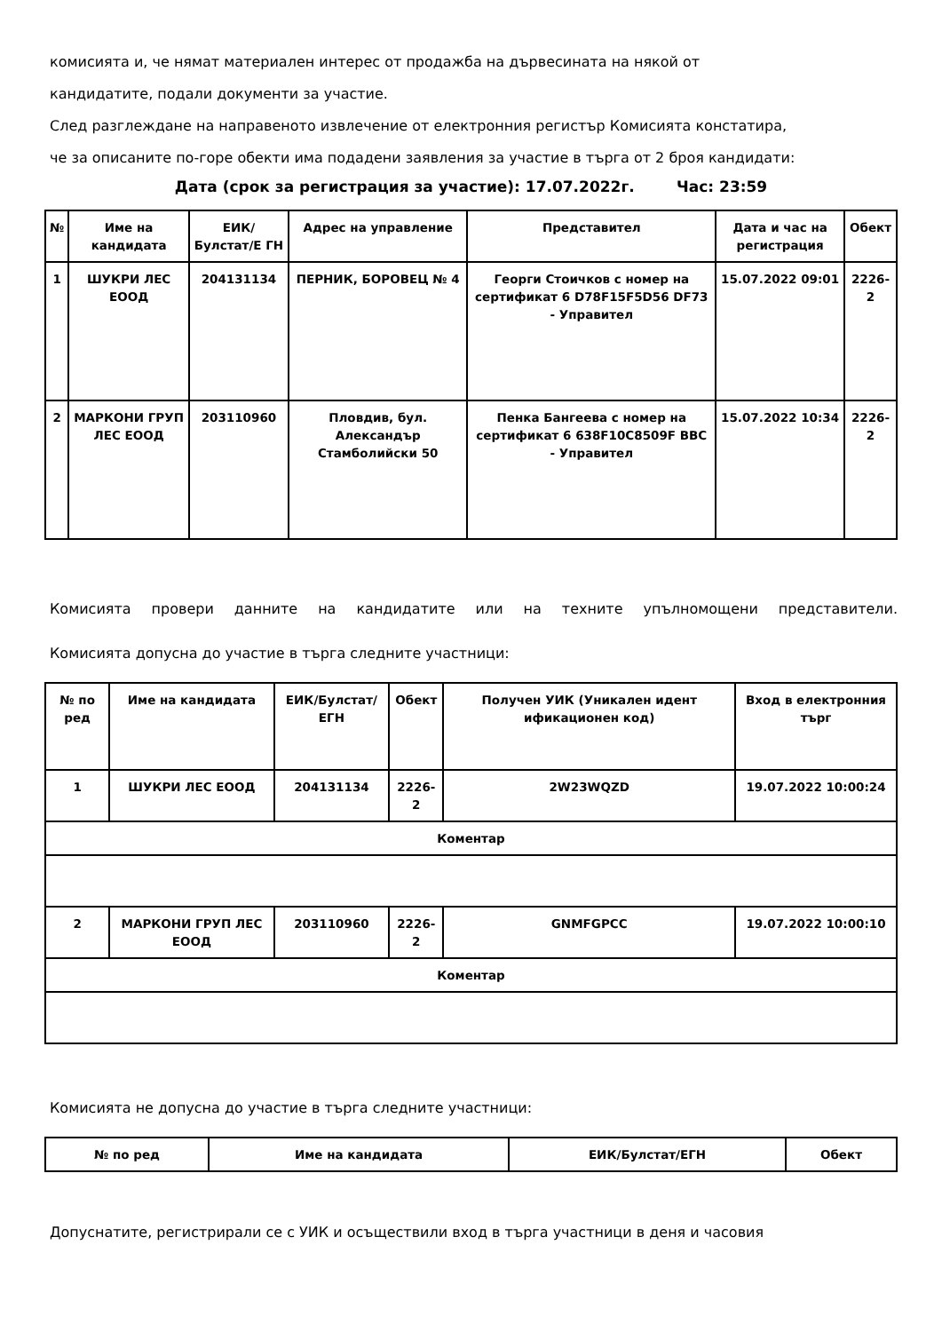комисията и, че нямат материален интерес от продажба на дървесината на някой от
кандидатите, подали документи за участие.
След разглеждане на направеното извлечение от електронния регистър Комисията констатира,
че за описаните по-горе обекти има подадени заявления за участие в търга от 2 броя кандидати:
Дата (срок за регистрация за участие): 17.07.2022г. Час: 23:59
| № | Име на кандидата | ЕИК/Булстат/Е ГН | Адрес на управление | Представител | Дата и час на регистрация | Обект |
| --- | --- | --- | --- | --- | --- | --- |
| 1 | ШУКРИ ЛЕС ЕООД | 204131134 | ПЕРНИК, БОРОВЕЦ № 4 | Георги Стоичков с номер на сертификат 6 D78F15F5D56 DF73 - Управител | 15.07.2022 09:01 | 2226-2 |
| 2 | МАРКОНИ ГРУП ЛЕС ЕООД | 203110960 | Пловдив, бул. Александър Стамболийски 50 | Пенка Бангеева с номер на сертификат 6 638F10C8509F BBC - Управител | 15.07.2022 10:34 | 2226-2 |
Комисията провери данните на кандидатите или на техните упълномощени представители.
Комисията допусна до участие в търга следните участници:
| № по ред | Име на кандидата | ЕИК/Булстат/ЕГН | Обект | Получен УИК (Уникален идент ификационен код) | Вход в електронния търг |
| --- | --- | --- | --- | --- | --- |
| 1 | ШУКРИ ЛЕС ЕООД | 204131134 | 2226-2 | 2W23WQZD | 19.07.2022 10:00:24 |
| Коментар | | | | | |
| 2 | МАРКОНИ ГРУП ЛЕС ЕООД | 203110960 | 2226-2 | GNMFGPCC | 19.07.2022 10:00:10 |
| Коментар | | | | | |
Комисията не допусна до участие в търга следните участници:
| № по ред | Име на кандидата | ЕИК/Булстат/ЕГН | Обект |
| --- | --- | --- | --- |
Допуснатите, регистрирали се с УИК и осъществили вход в търга участници в деня и часовия